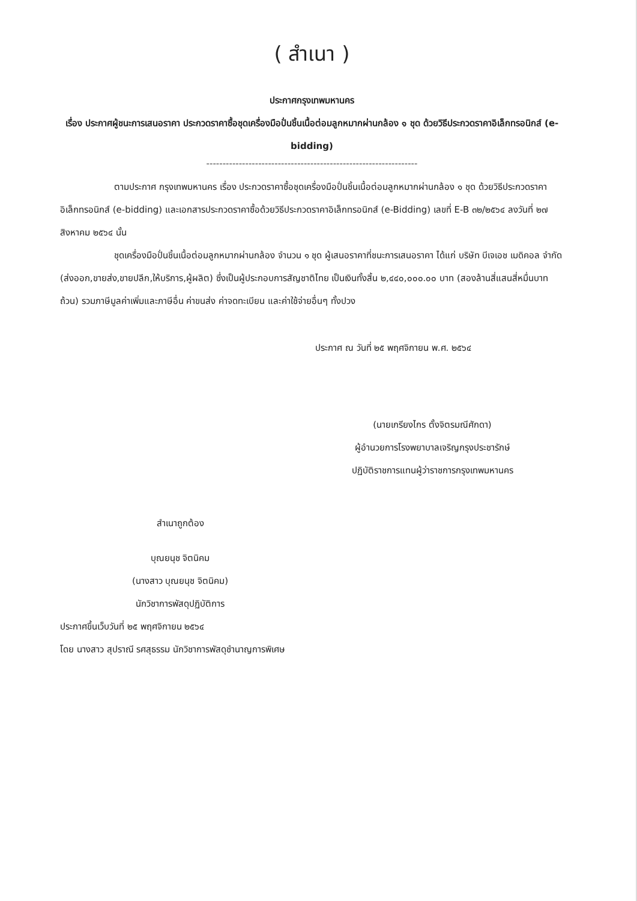( สำเนา )
ประกาศกรุงเทพมหานคร
เรื่อง ประกาศผู้ชนะการเสนอราคา ประกวดราคาซื้อชุดเครื่องมือปั่นชิ้นเนื้อต่อมลูกหมากผ่านกล้อง ๑ ชุด ด้วยวิธีประกวดราคาอิเล็กทรอนิกส์ (e-bidding)
-----------------------------------------------------------------
ตามประกาศ กรุงเทพมหานคร เรื่อง ประกวดราคาซื้อชุดเครื่องมือปั่นชิ้นเนื้อต่อมลูกหมากผ่านกล้อง ๑ ชุด ด้วยวิธีประกวดราคาอิเล็กทรอนิกส์ (e-bidding) และเอกสารประกวดราคาซื้อด้วยวิธีประกวดราคาอิเล็กทรอนิกส์ (e-Bidding) เลขที่ E-B ๓๒/๒๕๖๔ ลงวันที่ ๒๗ สิงหาคม ๒๕๖๔ นั้น
ชุดเครื่องมือปั่นชิ้นเนื้อต่อมลูกหมากผ่านกล้อง จำนวน ๑ ชุด ผู้เสนอราคาที่ชนะการเสนอราคา ได้แก่ บริษัท บีเจเอช เมดิคอล จำกัด (ส่งออก,ขายส่ง,ขายปลีก,ให้บริการ,ผู้ผลิต) ซึ่งเป็นผู้ประกอบการสัญชาติไทย เป็นเงินทั้งสิ้น ๒,๔๔๐,๐๐๐.๐๐ บาท (สองล้านสี่แสนสี่หมื่นบาทถ้วน) รวมภาษีมูลค่าเพิ่มและภาษีอื่น ค่าขนส่ง ค่าจดทะเบียน และค่าใช้จ่ายอื่นๆ ทั้งปวง
ประกาศ ณ วันที่ ๒๕ พฤศจิกายน พ.ศ. ๒๕๖๔
(นายเกรียงไกร ตั้งจิตรมณีศักดา)
ผู้อำนวยการโรงพยาบาลเจริญกรุงประชารักษ์
ปฏิบัติราชการแทนผู้ว่าราชการกรุงเทพมหานคร
สำเนาถูกต้อง
บุณยนุช จิตนิคม
(นางสาว บุณยนุช จิตนิคม)
นักวิชาการพัสดุปฏิบัติการ
ประกาศขึ้นเว็บวันที่ ๒๕ พฤศจิกายน ๒๕๖๔
โดย นางสาว สุปราณี รศสุธรรม นักวิชาการพัสดุชำนาญการพิเศษ